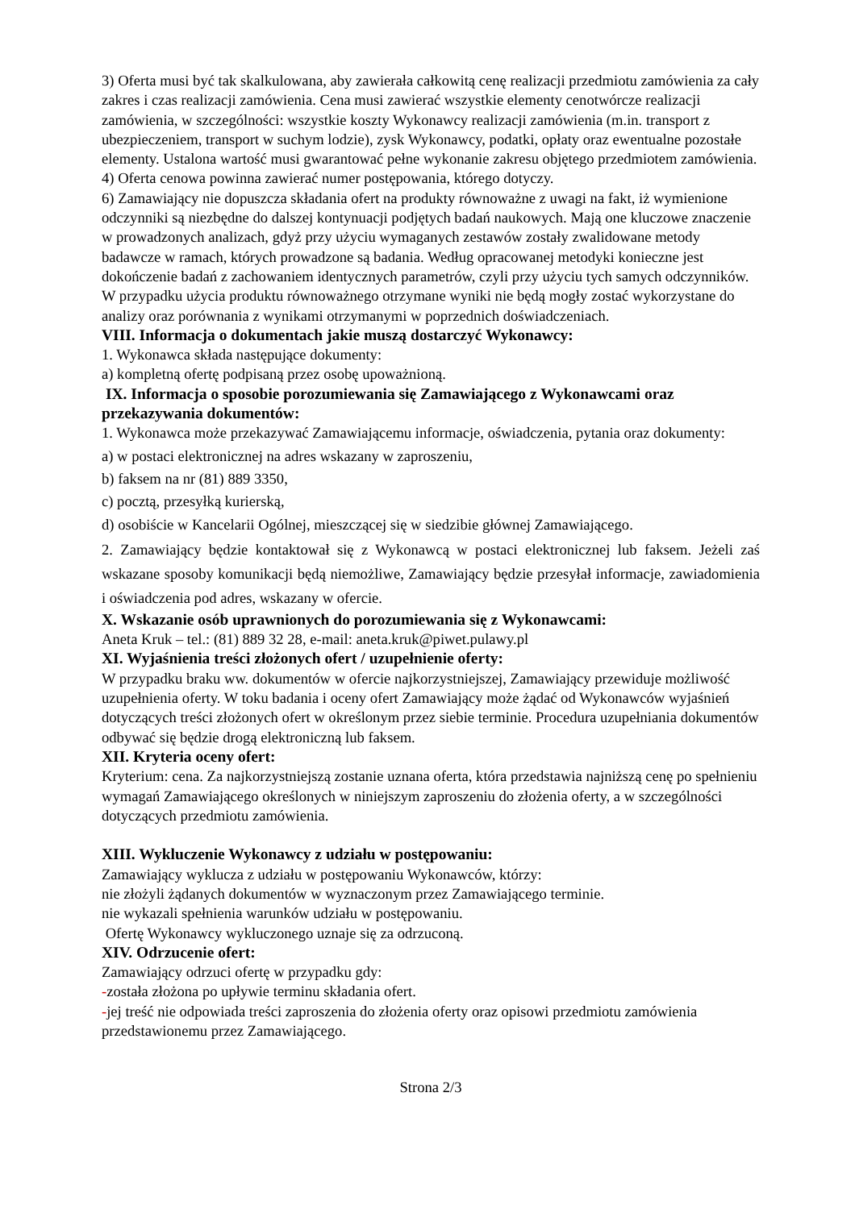3) Oferta musi być tak skalkulowana, aby zawierała całkowitą cenę realizacji przedmiotu zamówienia za cały zakres i czas realizacji zamówienia. Cena musi zawierać wszystkie elementy cenotwórcze realizacji zamówienia, w szczególności: wszystkie koszty Wykonawcy realizacji zamówienia (m.in. transport z ubezpieczeniem, transport w suchym lodzie), zysk Wykonawcy, podatki, opłaty oraz ewentualne pozostałe elementy. Ustalona wartość musi gwarantować pełne wykonanie zakresu objętego przedmiotem zamówienia.
4) Oferta cenowa powinna zawierać numer postępowania, którego dotyczy.
6) Zamawiający nie dopuszcza składania ofert na produkty równoważne z uwagi na fakt, iż wymienione odczynniki są niezbędne do dalszej kontynuacji podjętych badań naukowych. Mają one kluczowe znaczenie w prowadzonych analizach, gdyż przy użyciu wymaganych zestawów zostały zwalidowane metody badawcze w ramach, których prowadzone są badania. Według opracowanej metodyki konieczne jest dokończenie badań z zachowaniem identycznych parametrów, czyli przy użyciu tych samych odczynników. W przypadku użycia produktu równoważnego otrzymane wyniki nie będą mogły zostać wykorzystane do analizy oraz porównania z wynikami otrzymanymi w poprzednich doświadczeniach.
VIII. Informacja o dokumentach jakie muszą dostarczyć Wykonawcy:
1. Wykonawca składa następujące dokumenty:
a) kompletną ofertę podpisaną przez osobę upoważnioną.
IX. Informacja o sposobie porozumiewania się Zamawiającego z Wykonawcami oraz przekazywania dokumentów:
1. Wykonawca może przekazywać Zamawiającemu informacje, oświadczenia, pytania oraz dokumenty:
a) w postaci elektronicznej na adres wskazany w zaproszeniu,
b) faksem na nr (81) 889 3350,
c) pocztą, przesyłką kurierską,
d) osobiście w Kancelarii Ogólnej, mieszczącej się w siedzibie głównej Zamawiającego.
2. Zamawiający będzie kontaktował się z Wykonawcą w postaci elektronicznej lub faksem. Jeżeli zaś wskazane sposoby komunikacji będą niemożliwe, Zamawiający będzie przesyłał informacje, zawiadomienia i oświadczenia pod adres, wskazany w ofercie.
X. Wskazanie osób uprawnionych do porozumiewania się z Wykonawcami:
Aneta Kruk – tel.: (81) 889 32 28, e-mail: aneta.kruk@piwet.pulawy.pl
XI. Wyjaśnienia treści złożonych ofert / uzupełnienie oferty:
W przypadku braku ww. dokumentów w ofercie najkorzystniejszej, Zamawiający przewiduje możliwość uzupełnienia oferty. W toku badania i oceny ofert Zamawiający może żądać od Wykonawców wyjaśnień dotyczących treści złożonych ofert w określonym przez siebie terminie. Procedura uzupełniania dokumentów odbywać się będzie drogą elektroniczną lub faksem.
XII. Kryteria oceny ofert:
Kryterium: cena. Za najkorzystniejszą zostanie uznana oferta, która przedstawia najniższą cenę po spełnieniu wymagań Zamawiającego określonych w niniejszym zaproszeniu do złożenia oferty, a w szczególności dotyczących przedmiotu zamówienia.
XIII. Wykluczenie Wykonawcy z udziału w postępowaniu:
Zamawiający wyklucza z udziału w postępowaniu Wykonawców, którzy:
nie złożyli żądanych dokumentów w wyznaczonym przez Zamawiającego terminie.
nie wykazali spełnienia warunków udziału w postępowaniu.
Ofertę Wykonawcy wykluczonego uznaje się za odrzuconą.
XIV. Odrzucenie ofert:
Zamawiający odrzuci ofertę w przypadku gdy:
-została złożona po upływie terminu składania ofert.
-jej treść nie odpowiada treści zaproszenia do złożenia oferty oraz opisowi przedmiotu zamówienia przedstawionemu przez Zamawiającego.
Strona 2/3